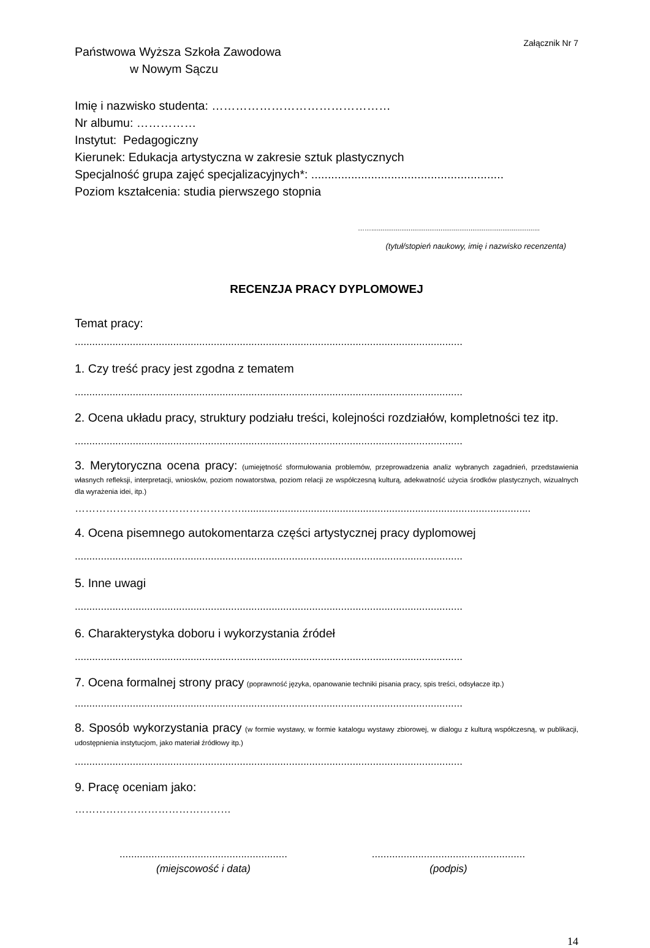Załącznik Nr 7
Państwowa Wyższa Szkoła Zawodowa
w Nowym Sączu
Imię i nazwisko studenta: ………………………………………
Nr albumu: ……………
Instytut: Pedagogiczny
Kierunek: Edukacja artystyczna w zakresie sztuk plastycznych
Specjalność grupa zajęć specjalizacyjnych*: ..........................................................
Poziom kształcenia: studia pierwszego stopnia
……..........................................................................................
(tytuł/stopień naukowy, imię i nazwisko recenzenta)
RECENZJA PRACY DYPLOMOWEJ
Temat pracy:
......................................................................................................................................
1. Czy treść pracy jest zgodna z tematem
......................................................................................................................................
2. Ocena układu pracy, struktury podziału treści, kolejności rozdziałów, kompletności tez itp.
......................................................................................................................................
3. Merytoryczna ocena pracy: (umiejętność sformułowania problemów, przeprowadzenia analiz wybranych zagadnień, przedstawienia własnych refleksji, interpretacji, wniosków, poziom nowatorstwa, poziom relacji ze współczesną kulturą, adekwatność użycia środków plastycznych, wizualnych dla wyrażenia idei, itp.)
…………………………………………....................................................................................................
4. Ocena pisemnego autokomentarza części artystycznej pracy dyplomowej
......................................................................................................................................
5. Inne uwagi
......................................................................................................................................
6. Charakterystyka doboru i wykorzystania źródeł
......................................................................................................................................
7. Ocena formalnej strony pracy (poprawność języka, opanowanie techniki pisania pracy, spis treści, odsyłacze itp.)
......................................................................................................................................
8. Sposób wykorzystania pracy (w formie wystawy, w formie katalogu wystawy zbiorowej, w dialogu z kulturą współczesną, w publikacji, udostępnienia instytucjom, jako materiał źródłowy itp.)
......................................................................................................................................
9. Pracę oceniam jako:
………………………………………
..........................................................
(miejscowość i data)
.....................................................
(podpis)
14